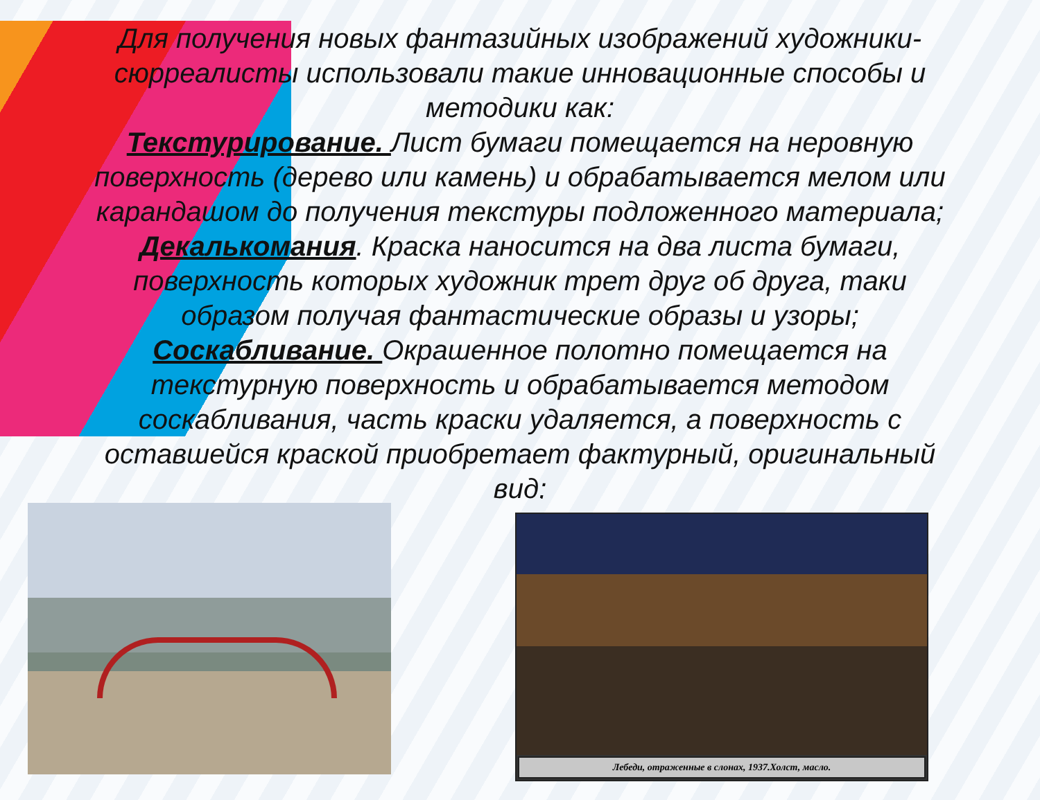Для получения новых фантазийных изображений художники-сюрреалисты использовали такие инновационные способы и методики как:
Текстурирование. Лист бумаги помещается на неровную поверхность (дерево или камень) и обрабатывается мелом или карандашом до получения текстуры подложенного материала;
Декалькомания. Краска наносится на два листа бумаги, поверхность которых художник трет друг об друга, таки образом получая фантастические образы и узоры;
Соскабливание. Окрашенное полотно помещается на текстурную поверхность и обрабатывается методом соскабливания, часть краски удаляется, а поверхность с оставшейся краской приобретает фактурный, оригинальный вид;
Лебеди, отраженные в слонах, 1937.Холст, масло.